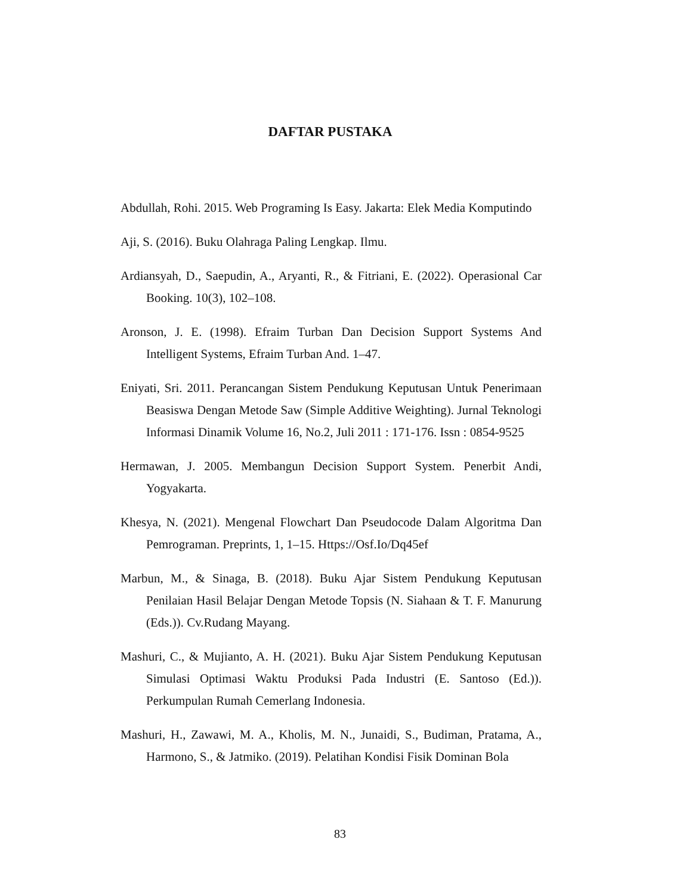DAFTAR PUSTAKA
Abdullah, Rohi. 2015. Web Programing Is Easy. Jakarta: Elek Media Komputindo
Aji, S. (2016). Buku Olahraga Paling Lengkap. Ilmu.
Ardiansyah, D., Saepudin, A., Aryanti, R., & Fitriani, E. (2022). Operasional Car Booking. 10(3), 102–108.
Aronson, J. E. (1998). Efraim Turban Dan Decision Support Systems And Intelligent Systems, Efraim Turban And. 1–47.
Eniyati, Sri. 2011. Perancangan Sistem Pendukung Keputusan Untuk Penerimaan Beasiswa Dengan Metode Saw (Simple Additive Weighting). Jurnal Teknologi Informasi Dinamik Volume 16, No.2, Juli 2011 : 171-176. Issn : 0854-9525
Hermawan, J. 2005. Membangun Decision Support System. Penerbit Andi, Yogyakarta.
Khesya, N. (2021). Mengenal Flowchart Dan Pseudocode Dalam Algoritma Dan Pemrograman. Preprints, 1, 1–15. Https://Osf.Io/Dq45ef
Marbun, M., & Sinaga, B. (2018). Buku Ajar Sistem Pendukung Keputusan Penilaian Hasil Belajar Dengan Metode Topsis (N. Siahaan & T. F. Manurung (Eds.)). Cv.Rudang Mayang.
Mashuri, C., & Mujianto, A. H. (2021). Buku Ajar Sistem Pendukung Keputusan Simulasi Optimasi Waktu Produksi Pada Industri (E. Santoso (Ed.)). Perkumpulan Rumah Cemerlang Indonesia.
Mashuri, H., Zawawi, M. A., Kholis, M. N., Junaidi, S., Budiman, Pratama, A., Harmono, S., & Jatmiko. (2019). Pelatihan Kondisi Fisik Dominan Bola
83